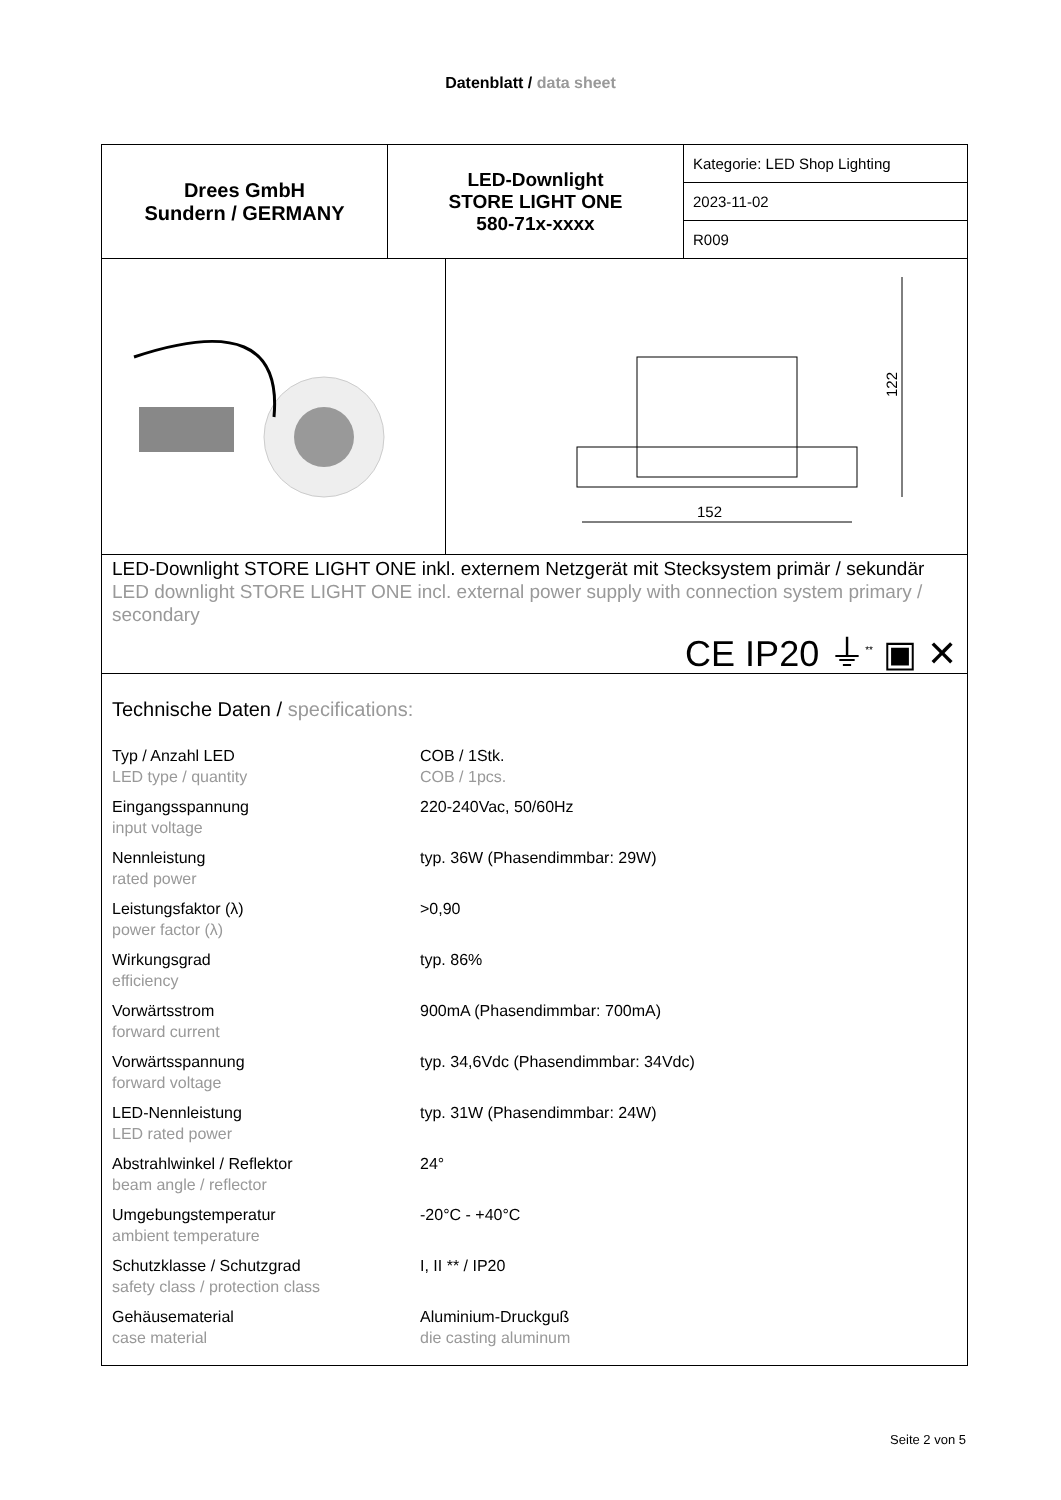Datenblatt / data sheet
Drees GmbH
Sundern / GERMANY
LED-Downlight
STORE LIGHT ONE
580-71x-xxxx
Kategorie: LED Shop Lighting
2023-11-02
R009
152
122
LED-Downlight STORE LIGHT ONE inkl. externem Netzgerät mit Stecksystem primär / sekundär
LED downlight STORE LIGHT ONE incl. external power supply with connection system primary / secondary
CE IP20 ⏚<sup>**</sup> ▣ ✕
Technische Daten / specifications:
| Typ / Anzahl LED LED type / quantity | COB / 1Stk. COB / 1pcs. |
| Eingangsspannung input voltage | 220-240Vac, 50/60Hz |
| Nennleistung rated power | typ. 36W (Phasendimmbar: 29W) |
| Leistungsfaktor (λ) power factor (λ) | >0,90 |
| Wirkungsgrad efficiency | typ. 86% |
| Vorwärtsstrom forward current | 900mA (Phasendimmbar: 700mA) |
| Vorwärtsspannung forward voltage | typ. 34,6Vdc (Phasendimmbar: 34Vdc) |
| LED-Nennleistung LED rated power | typ. 31W (Phasendimmbar: 24W) |
| Abstrahlwinkel / Reflektor beam angle / reflector | 24° |
| Umgebungstemperatur ambient temperature | -20°C - +40°C |
| Schutzklasse / Schutzgrad safety class / protection class | I, II ** / IP20 |
| Gehäusematerial case material | Aluminium-Druckguß die casting aluminum |
Seite 2 von 5